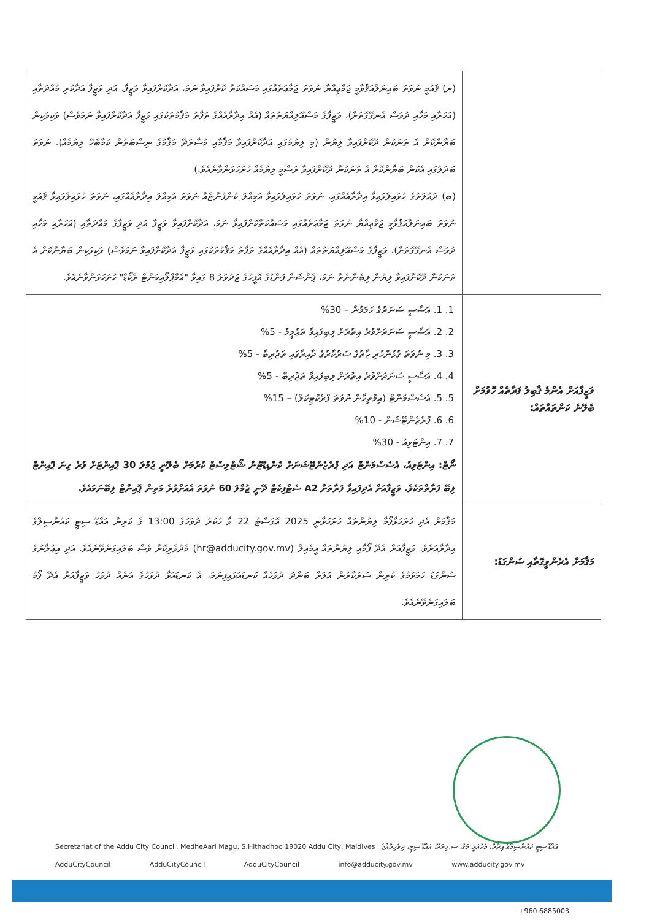| | (ށ) ޤައުމީ ނުވަތަ ބައިނަލްއަޤުވާމީ ޖަމްޢިއްޔާ ނުވަތަ ޖަމާޢަތެއްގައި މަސައްކަތް ކޮށްފައިވާ ނަމަ، އަދާކޮށްފައިވާ ވަޒީފާ، އަދި ވަޒީފާ އަދާކުރި މުއްދަތާއި (އަހަރާއި މަހާއި ދުވަސް އެނގޭގޮތަށް)، ވަޒީފާގެ މަސްއޫލިއްޔަތުތައް (އެއް އިދާރާއެއްގެ ތަފާތު މަޤާމުތަކުގައި ވަޒީފާ އަދާކޮށްފައިވާ ނަމަވެސް) ވަކިވަކިން ބަޔާންކޮށް އެ ތަނަކުން ދޫކޮށްފައިވާ ލިޔުން (މި ލިޔުމުގައި އަދާކޮށްފައިވާ މަޤާމާއި މުސާރަދޭ މަޤާމުގެ ނިސްބަތުން ކަމާބެހޭ ލިޔުމެއް). ނުވަތަ ބަދަލުގައި އެކަން ބަޔާންކޮށް އެ ތަނަކުން ދޫކޮށްފައިވާ ރަސްމީ ލިޔުމެއް ހުށަހަޅަންވާނެއެވެ.) (ބ) ދައުލަތުގެ ހުވައިލެވައިވާ އިދާރާއެއްގައި، ނުވަތަ ހުވައިލެވައިވާ އަމިއްލަ ކުންފުންޏެއް ނުވަތަ އަމިއްލަ އިދާރާއެއްގައި، ނުވަތަ ހުވައިލެވައިވާ ޤައުމީ ނުވަތަ ބައިނަލްއަޤުވާމީ ޖަމްޢިއްޔާ ނުވަތަ ޖަމާޢަތެއްގައި މަސައްކަތްކޮށްފައިވާ ނަމަ، އަދާކޮށްފައިވާ ވަޒީފާ އަދި ވަޒީފާގެ މުއްދަތާއި (އަހަރާއި މަހާއި ދުވަސް އެނގޭގޮތަށް)، ވަޒީފާގެ މަސްއޫލިއްޔަތުތައް (އެއް އިދާރާއެއްގެ ތަފާތު މަޤާމުތަކުގައި ވަޒީފާ އަދާކޮށްފައިވާ ނަމަވެސް) ވަކިވަކިން ބަޔާންކޮށް އެ ތަނަކުން ދޫކޮށްފައިވާ ލިޔުން ލިބެންނެތް ނަމަ، ޕެންޝަން ފަންޑުގެ އޮފީހުގެ ޖަދުވަލު 8 ގައިވާ "އެމްޕްލޯއިމަންޓް ރެކޯޑް" ހުށަހަޅަންވާނެއެވެ. |
| ވަޒީފާއަށް އެންމެ ޤާބިލު ފަރާތެއް ހޮވުމަށް ބެލޭނެ ކަންތައްތައް: | 1. 1. އަސާސީ ސަނަދުގެ ހަމަވުން – 30% 2. 2. އަސާސީ ސަނަދަށްވުރެ އިތުރަށް ލިބިފައިވާ ތަޢުލީމު - 5% 3. 3. މި ނުވަތަ ގުޅުންހުރި ޒާތުގެ ސަރުކާރުގެ ދާއިރާގައި ތަޖުރިބާ - 5% 4. 4. އަސާސީ ސަނަދަށްވުރެ އިތުރަށް ލިބިފައިވާ ތަޖުރިބާ - 5% 5. 5. އެސެސްމަންޓް (އިމްތިހާން ނުވަތަ ޕްރެކްޓިކަލް) – 15% 6. 6. ޕްރެޒެންޓޭޝަން - 10% 7. 7. އިންޓަވިއު - 30% ނޯޓް: އިންޓަވިއު، އެސެސްމަންޓް އަދި ޕްރެޒެންޓޭޝަނަށް ކެންޑިޑޭޓުން ޝޯޓްލިސްޓް ކުރުމަށް ބެލޭނީ ޖުމްލަ 30 ޕޮއިންޓަށް ވުރެ ގިނަ ޕޮއިންޓް ލިބޭ ފަރާތްތަކެވެ. ވަޒީފާއަށް އެދިފައިވާ ފަރާތަށް A2 ސެޓްފިކެޓް ދޭނީ ޖުމްލަ 60 ނުވަތަ އެއަށްވުރެ މަތިން ޕޮއިންޓް ލިބޭނަމައެވެ. |
| މަޤާމަށް އެދެންވީގޮތާއި ސުންގަޑު: | މަޤާމަށް އެދި ހުށަހަޅާފޯމާ ލިޔުންތައް ހުށަހަޅާނީ 2025 އޮގަސްޓު 22 ވާ ހުކުރު ދުވަހުގެ 13:00 ގެ ކުރިން އައްޑޫ ސިޓީ ކައުންސިލްގެ އިދާރާއަށެވެ. ވަޒީފާއަށް އެދޭ ފޯމާއި ލިޔުންތައް އީމެއިލް (hr@adducity.gov.mv) މެދުވެރިކޮށް ވެސް ބަލައިގަނެވޭނެއެވެ. އަދި އިޢުލާނުގެ ސުންގަޑު ހަމަވުމުގެ ކުރިން ސަރުކާރުން އަލަށް ބަންދު ދުވަހެއް ކަނޑައަޅައިފިނަމަ، އެ ކަނޑައަޅާ ދުވަހުގެ އަނެއް ދުވަހު ވަޒީފާއަށް އެދޭ ފޯމު ބަލައިގަނެވޭނެއެވެ. |
Secretariat of the Addu City Council, MedheAari Magu, S.Hithadhoo 19020 Addu City, Maldives އައްޑޫ ސިޓީ ކައުންސިލްގެ އިދާރާ، މެދުއަރީ މަގު، ސ.ހިތަދޫ، އައްޑޫ ސިޓީ، ދިވެހިރާއްޖެ
AdduCityCouncil AdduCityCouncil AdduCityCouncil info@adducity.gov.mv www.adducity.gov.mv
+960 6885003